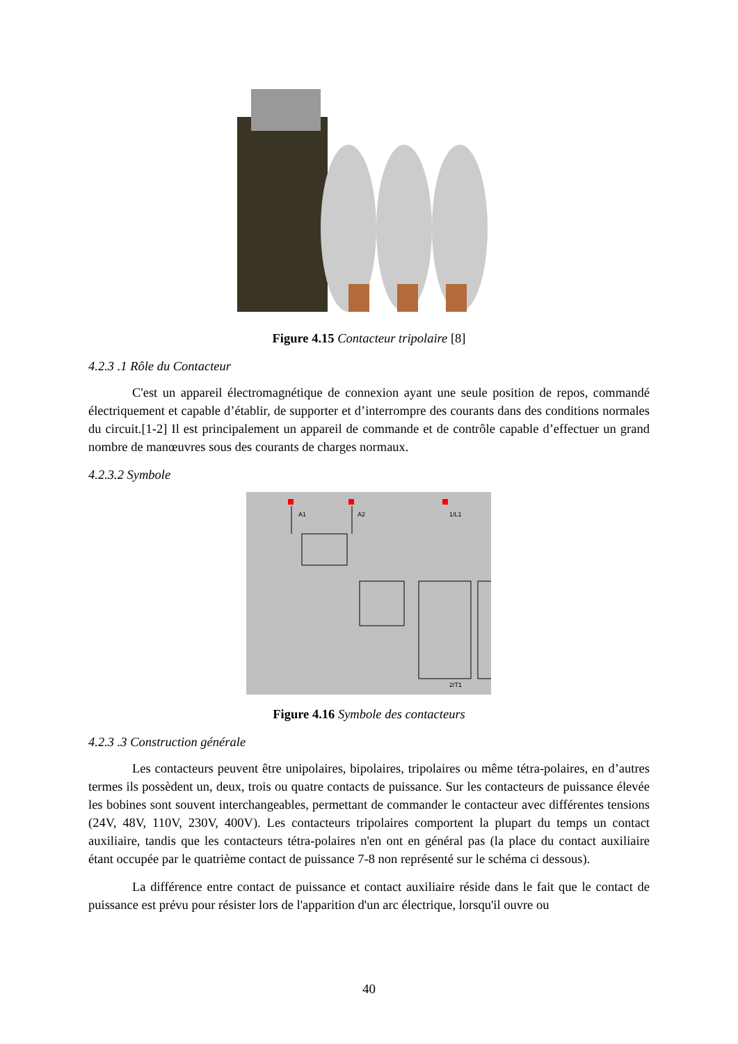Figure 4.15 Contacteur tripolaire [8]
4.2.3 .1 Rôle du Contacteur
C'est un appareil électromagnétique de connexion ayant une seule position de repos, commandé électriquement et capable d’établir, de supporter et d’interrompre des courants dans des conditions normales du circuit.[1-2] Il est principalement un appareil de commande et de contrôle capable d’effectuer un grand nombre de manœuvres sous des courants de charges normaux.
4.2.3.2 Symbole
A1
A2
1/L1
2/T1
Figure 4.16 Symbole des contacteurs
4.2.3 .3 Construction générale
Les contacteurs peuvent être unipolaires, bipolaires, tripolaires ou même tétra-polaires, en d’autres termes ils possèdent un, deux, trois ou quatre contacts de puissance. Sur les contacteurs de puissance élevée les bobines sont souvent interchangeables, permettant de commander le contacteur avec différentes tensions (24V, 48V, 110V, 230V, 400V). Les contacteurs tripolaires comportent la plupart du temps un contact auxiliaire, tandis que les contacteurs tétra-polaires n'en ont en général pas (la place du contact auxiliaire étant occupée par le quatrième contact de puissance 7-8 non représenté sur le schéma ci dessous).
La différence entre contact de puissance et contact auxiliaire réside dans le fait que le contact de puissance est prévu pour résister lors de l'apparition d'un arc électrique, lorsqu'il ouvre ou
40